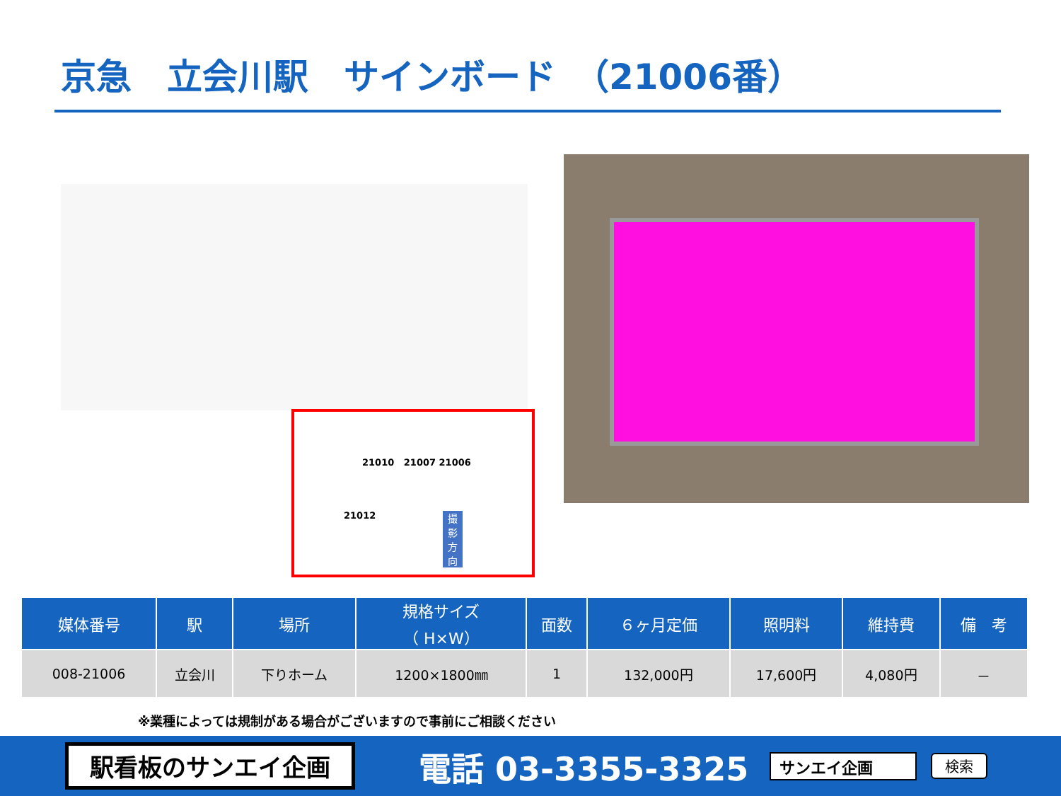京急　立会川駅　サインボード　（21006番）
21010 21007 21006
21012
撮
影
方
向
| 媒体番号 | 駅 | 場所 | 規格サイズ （ H×W） | 面数 | ６ヶ月定価 | 照明料 | 維持費 | 備 考 |
| --- | --- | --- | --- | --- | --- | --- | --- | --- |
| 008-21006 | 立会川 | 下りホーム | 1200×1800㎜ | 1 | 132,000円 | 17,600円 | 4,080円 | － |
※業種によっては規制がある場合がございますので事前にご相談ください
駅看板のサンエイ企画
電話 03-3355-3325
サンエイ企画 検索